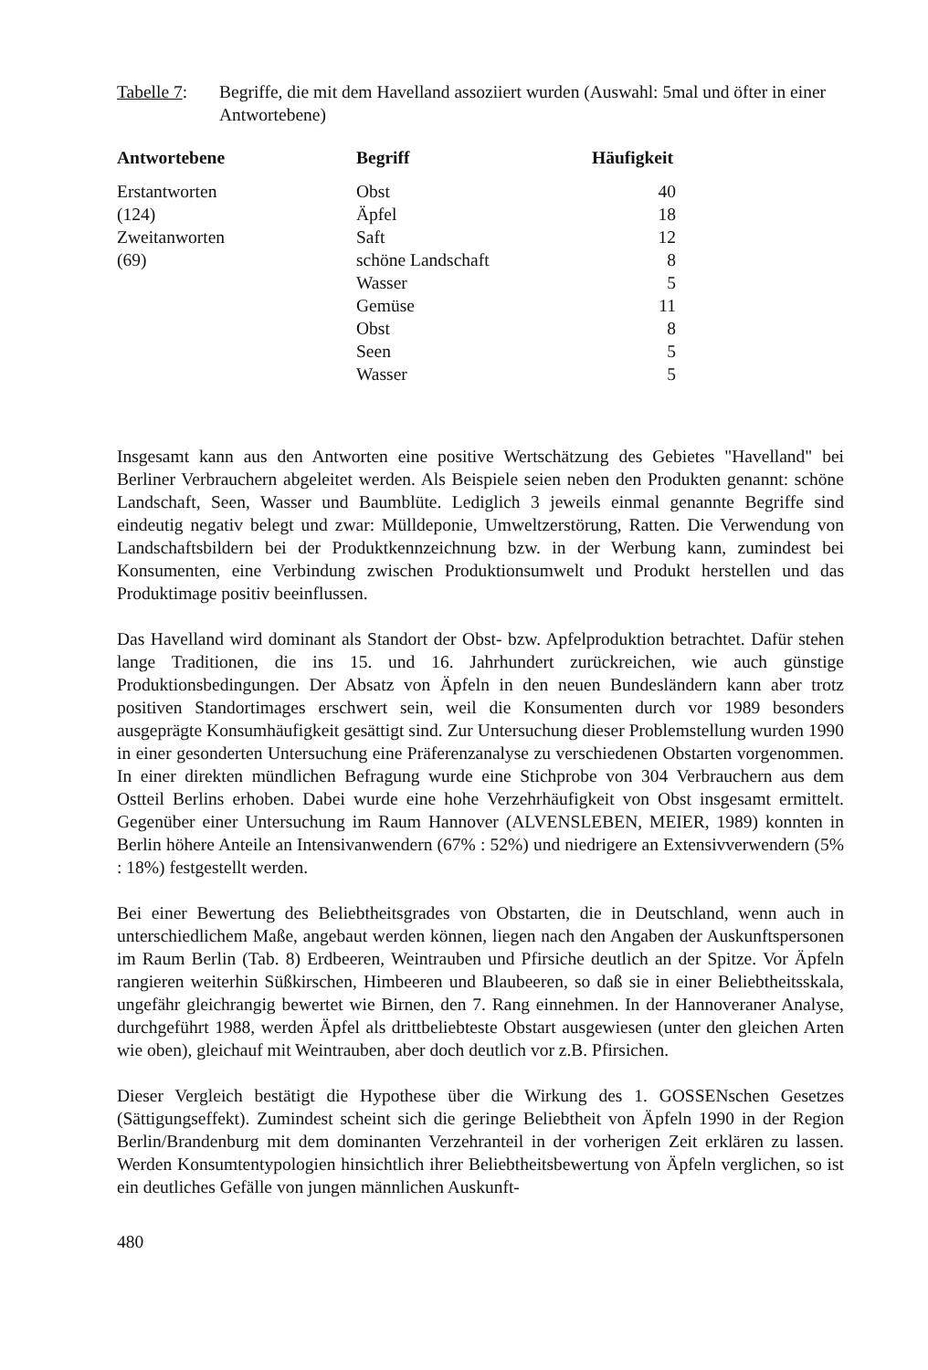Tabelle 7:
Begriffe, die mit dem Havelland assoziiert wurden (Auswahl: 5mal und öfter in einer Antwortebene)
| Antwortebene | Begriff | Häufigkeit |
| --- | --- | --- |
| Erstantworten | Obst | 40 |
| (124) | Äpfel | 18 |
| Zweitanworten | Saft | 12 |
| (69) | schöne Landschaft | 8 |
| | Wasser | 5 |
| | Gemüse | 11 |
| | Obst | 8 |
| | Seen | 5 |
| | Wasser | 5 |
Insgesamt kann aus den Antworten eine positive Wertschätzung des Gebietes "Havelland" bei Berliner Verbrauchern abgeleitet werden. Als Beispiele seien neben den Produkten genannt: schöne Landschaft, Seen, Wasser und Baumblüte. Lediglich 3 jeweils einmal genannte Begriffe sind eindeutig negativ belegt und zwar: Mülldeponie, Umweltzerstörung, Ratten. Die Verwendung von Landschaftsbildern bei der Produktkennzeichnung bzw. in der Werbung kann, zumindest bei Konsumenten, eine Verbindung zwischen Produktionsumwelt und Produkt herstellen und das Produktimage positiv beeinflussen.
Das Havelland wird dominant als Standort der Obst- bzw. Apfelproduktion betrachtet. Dafür stehen lange Traditionen, die ins 15. und 16. Jahrhundert zurückreichen, wie auch günstige Produktionsbedingungen. Der Absatz von Äpfeln in den neuen Bundesländern kann aber trotz positiven Standortimages erschwert sein, weil die Konsumenten durch vor 1989 besonders ausgeprägte Konsumhäufigkeit gesättigt sind. Zur Untersuchung dieser Problemstellung wurden 1990 in einer gesonderten Untersuchung eine Präferenzanalyse zu verschiedenen Obstarten vorgenommen. In einer direkten mündlichen Befragung wurde eine Stichprobe von 304 Verbrauchern aus dem Ostteil Berlins erhoben. Dabei wurde eine hohe Verzehrhäufigkeit von Obst insgesamt ermittelt. Gegenüber einer Untersuchung im Raum Hannover (ALVENSLEBEN, MEIER, 1989) konnten in Berlin höhere Anteile an Intensivanwendern (67% : 52%) und niedrigere an Extensivverwendern (5% : 18%) festgestellt werden.
Bei einer Bewertung des Beliebtheitsgrades von Obstarten, die in Deutschland, wenn auch in unterschiedlichem Maße, angebaut werden können, liegen nach den Angaben der Auskunftspersonen im Raum Berlin (Tab. 8) Erdbeeren, Weintrauben und Pfirsiche deutlich an der Spitze. Vor Äpfeln rangieren weiterhin Süßkirschen, Himbeeren und Blaubeeren, so daß sie in einer Beliebtheitsskala, ungefähr gleichrangig bewertet wie Birnen, den 7. Rang einnehmen. In der Hannoveraner Analyse, durchgeführt 1988, werden Äpfel als drittbeliebteste Obstart ausgewiesen (unter den gleichen Arten wie oben), gleichauf mit Weintrauben, aber doch deutlich vor z.B. Pfirsichen.
Dieser Vergleich bestätigt die Hypothese über die Wirkung des 1. GOSSENschen Gesetzes (Sättigungseffekt). Zumindest scheint sich die geringe Beliebtheit von Äpfeln 1990 in der Region Berlin/Brandenburg mit dem dominanten Verzehranteil in der vorherigen Zeit erklären zu lassen. Werden Konsumtentypologien hinsichtlich ihrer Beliebtheitsbewertung von Äpfeln verglichen, so ist ein deutliches Gefälle von jungen männlichen Auskunft-
480